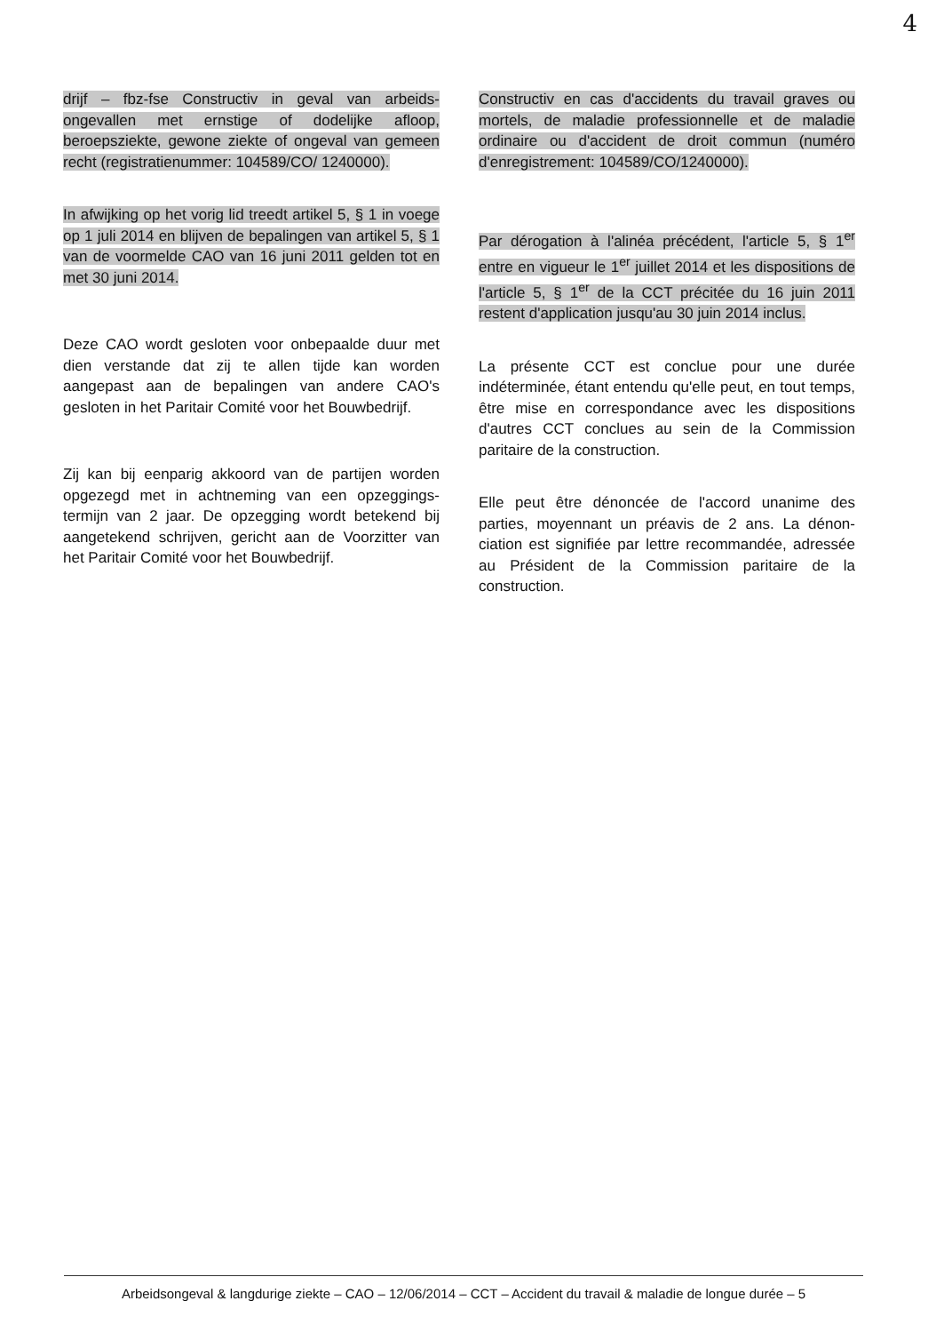4
drijf – fbz-fse Constructiv in geval van arbeids­ongevallen met ernstige of dodelijke afloop, beroepsziekte, gewone ziekte of ongeval van gemeen recht (registratienummer: 104589/CO/ 1240000).
In afwijking op het vorig lid treedt artikel 5, § 1 in voege op 1 juli 2014 en blijven de bepalingen van artikel 5, § 1 van de voormelde CAO van 16 juni 2011 gelden tot en met 30 juni 2014.
Deze CAO wordt gesloten voor onbepaalde duur met dien verstande dat zij te allen tijde kan worden aangepast aan de bepalingen van andere CAO's gesloten in het Paritair Comité voor het Bouwbedrijf.
Zij kan bij eenparig akkoord van de partijen worden opgezegd met in achtneming van een opzeggings­termijn van 2 jaar. De opzegging wordt betekend bij aangetekend schrijven, gericht aan de Voorzitter van het Paritair Comité voor het Bouwbedrijf.
Constructiv en cas d'accidents du travail graves ou mortels, de maladie professionnelle et de maladie ordinaire ou d'accident de droit commun (numéro d'enregistrement: 104589/CO/1240000).
Par dérogation à l'alinéa précédent, l'article 5, § 1<sup>er</sup> entre en vigueur le 1<sup>er</sup> juillet 2014 et les dispositions de l'article 5, § 1<sup>er</sup> de la CCT précitée du 16 juin 2011 restent d'application jusqu'au 30 juin 2014 inclus.
La présente CCT est conclue pour une durée indéterminée, étant entendu qu'elle peut, en tout temps, être mise en correspondance avec les dispositions d'autres CCT conclues au sein de la Commission paritaire de la construction.
Elle peut être dénoncée de l'accord unanime des parties, moyennant un préavis de 2 ans. La dénon­ciation est signifiée par lettre recommandée, adres­sée au Président de la Commission paritaire de la construction.
Arbeidsongeval & langdurige ziekte – CAO – 12/06/2014 – CCT – Accident du travail & maladie de longue durée – 5